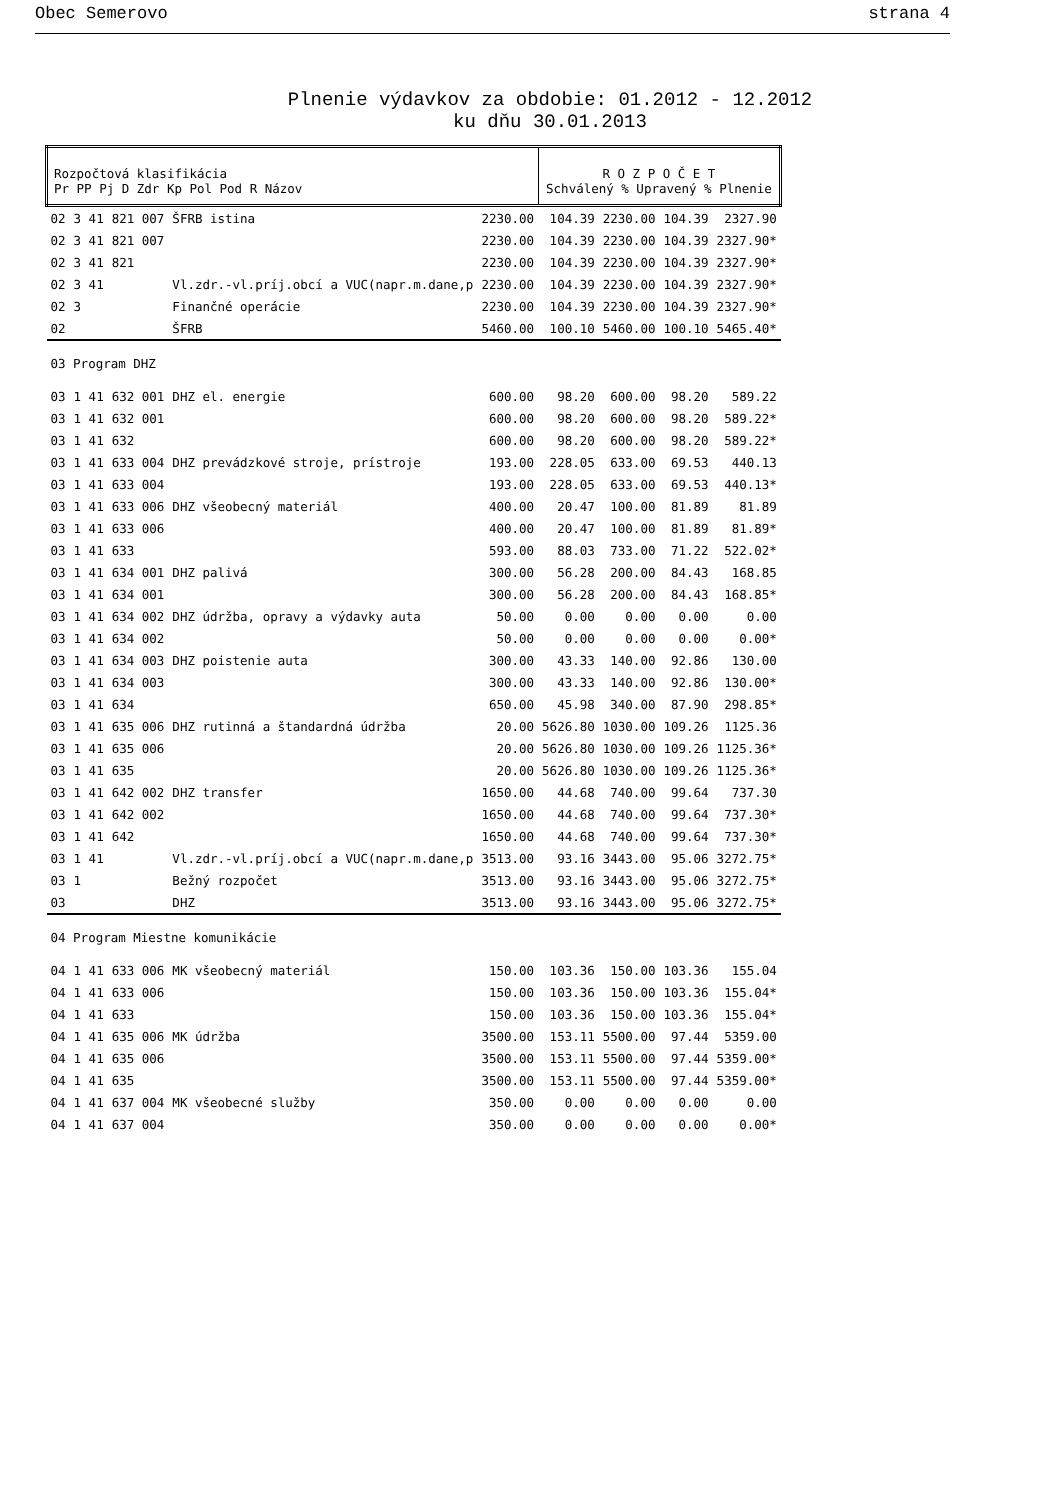Obec Semerovo strana 4
Plnenie výdavkov za obdobie: 01.2012 - 12.2012
ku dňu 30.01.2013
| Rozpočtová klasifikácia Pr PP Pj D Zdr Kp Pol Pod R Názov | | | | | R O Z P O Č E T Schválený % Upravený % Plnenie | | | |
| --- | --- | --- | --- | --- | --- | --- | --- | --- |
| 02 | 3 41 | 821 007 | ŠFRB istina | 2230.00 | 104.39 | 2230.00 | 104.39 | 2327.90 |
| 02 | 3 41 | 821 007 | | 2230.00 | 104.39 | 2230.00 | 104.39 | 2327.90* |
| 02 | 3 41 | 821 | | 2230.00 | 104.39 | 2230.00 | 104.39 | 2327.90* |
| 02 | 3 41 | | Vl.zdr.-vl.príj.obcí a VUC(napr.m.dane,p | 2230.00 | 104.39 | 2230.00 | 104.39 | 2327.90* |
| 02 | 3 | | Finančné operácie | 2230.00 | 104.39 | 2230.00 | 104.39 | 2327.90* |
| 02 | | | ŠFRB | 5460.00 | 100.10 | 5460.00 | 100.10 | 5465.40* |
| 03 Program DHZ | | | | | | | | |
| 03 | 1 41 | 632 001 | DHZ el. energie | 600.00 | 98.20 | 600.00 | 98.20 | 589.22 |
| 03 | 1 41 | 632 001 | | 600.00 | 98.20 | 600.00 | 98.20 | 589.22* |
| 03 | 1 41 | 632 | | 600.00 | 98.20 | 600.00 | 98.20 | 589.22* |
| 03 | 1 41 | 633 004 | DHZ prevádzkové stroje, prístroje | 193.00 | 228.05 | 633.00 | 69.53 | 440.13 |
| 03 | 1 41 | 633 004 | | 193.00 | 228.05 | 633.00 | 69.53 | 440.13* |
| 03 | 1 41 | 633 006 | DHZ všeobecný materiál | 400.00 | 20.47 | 100.00 | 81.89 | 81.89 |
| 03 | 1 41 | 633 006 | | 400.00 | 20.47 | 100.00 | 81.89 | 81.89* |
| 03 | 1 41 | 633 | | 593.00 | 88.03 | 733.00 | 71.22 | 522.02* |
| 03 | 1 41 | 634 001 | DHZ palivá | 300.00 | 56.28 | 200.00 | 84.43 | 168.85 |
| 03 | 1 41 | 634 001 | | 300.00 | 56.28 | 200.00 | 84.43 | 168.85* |
| 03 | 1 41 | 634 002 | DHZ údržba, opravy a výdavky auta | 50.00 | 0.00 | 0.00 | 0.00 | 0.00 |
| 03 | 1 41 | 634 002 | | 50.00 | 0.00 | 0.00 | 0.00 | 0.00* |
| 03 | 1 41 | 634 003 | DHZ poistenie auta | 300.00 | 43.33 | 140.00 | 92.86 | 130.00 |
| 03 | 1 41 | 634 003 | | 300.00 | 43.33 | 140.00 | 92.86 | 130.00* |
| 03 | 1 41 | 634 | | 650.00 | 45.98 | 340.00 | 87.90 | 298.85* |
| 03 | 1 41 | 635 006 | DHZ rutinná a štandardná údržba | 20.00 | 5626.80 | 1030.00 | 109.26 | 1125.36 |
| 03 | 1 41 | 635 006 | | 20.00 | 5626.80 | 1030.00 | 109.26 | 1125.36* |
| 03 | 1 41 | 635 | | 20.00 | 5626.80 | 1030.00 | 109.26 | 1125.36* |
| 03 | 1 41 | 642 002 | DHZ transfer | 1650.00 | 44.68 | 740.00 | 99.64 | 737.30 |
| 03 | 1 41 | 642 002 | | 1650.00 | 44.68 | 740.00 | 99.64 | 737.30* |
| 03 | 1 41 | 642 | | 1650.00 | 44.68 | 740.00 | 99.64 | 737.30* |
| 03 | 1 41 | | Vl.zdr.-vl.príj.obcí a VUC(napr.m.dane,p | 3513.00 | 93.16 | 3443.00 | 95.06 | 3272.75* |
| 03 | 1 | | Bežný rozpočet | 3513.00 | 93.16 | 3443.00 | 95.06 | 3272.75* |
| 03 | | | DHZ | 3513.00 | 93.16 | 3443.00 | 95.06 | 3272.75* |
| 04 Program Miestne komunikácie | | | | | | | | |
| 04 | 1 41 | 633 006 | MK všeobecný materiál | 150.00 | 103.36 | 150.00 | 103.36 | 155.04 |
| 04 | 1 41 | 633 006 | | 150.00 | 103.36 | 150.00 | 103.36 | 155.04* |
| 04 | 1 41 | 633 | | 150.00 | 103.36 | 150.00 | 103.36 | 155.04* |
| 04 | 1 41 | 635 006 | MK údržba | 3500.00 | 153.11 | 5500.00 | 97.44 | 5359.00 |
| 04 | 1 41 | 635 006 | | 3500.00 | 153.11 | 5500.00 | 97.44 | 5359.00* |
| 04 | 1 41 | 635 | | 3500.00 | 153.11 | 5500.00 | 97.44 | 5359.00* |
| 04 | 1 41 | 637 004 | MK všeobecné služby | 350.00 | 0.00 | 0.00 | 0.00 | 0.00 |
| 04 | 1 41 | 637 004 | | 350.00 | 0.00 | 0.00 | 0.00 | 0.00* |